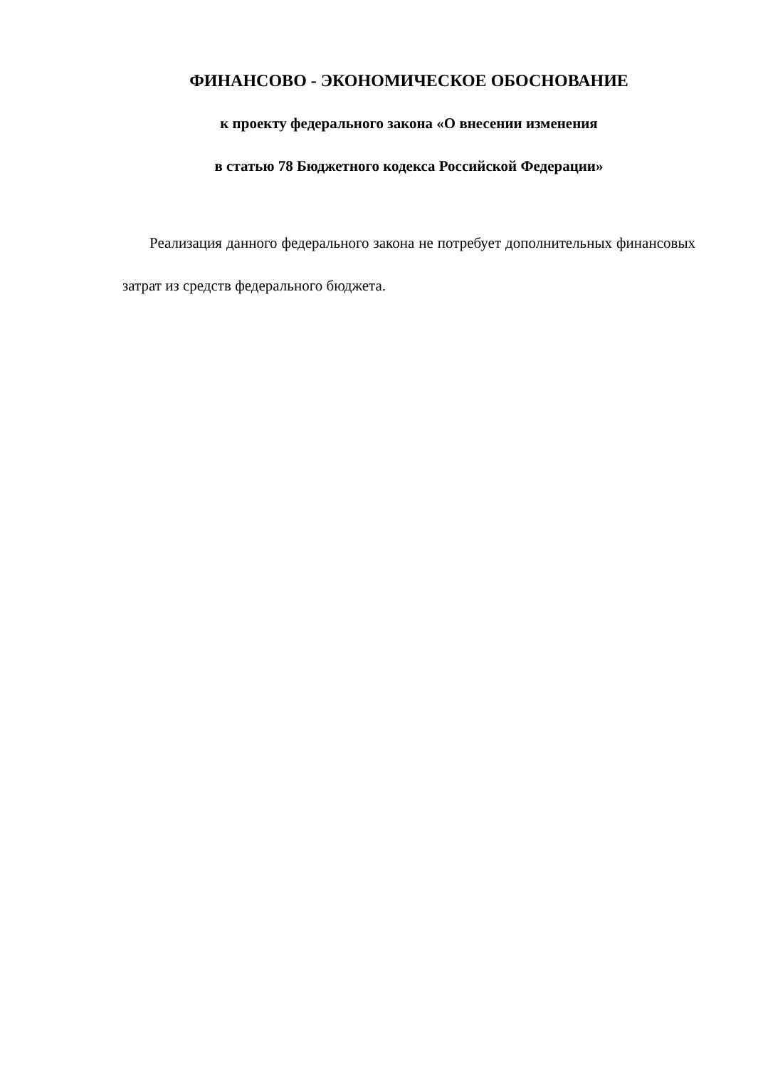ФИНАНСОВО - ЭКОНОМИЧЕСКОЕ ОБОСНОВАНИЕ
к проекту федерального закона «О внесении изменения
в статью 78 Бюджетного кодекса Российской Федерации»
Реализация данного федерального закона не потребует дополнительных финансовых затрат из средств федерального бюджета.